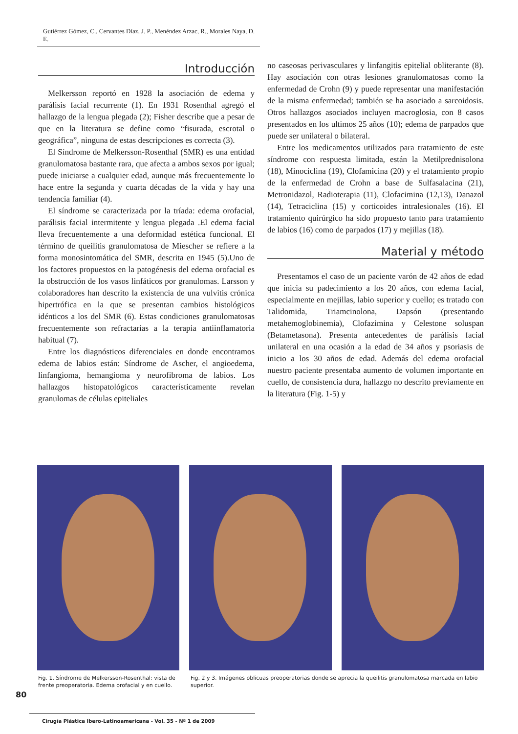Gutiérrez Gómez, C., Cervantes Díaz, J. P., Menéndez Arzac, R., Morales Naya, D. E.
Introducción
Melkersson reportó en 1928 la asociación de edema y parálisis facial recurrente (1). En 1931 Rosenthal agregó el hallazgo de la lengua plegada (2); Fisher describe que a pesar de que en la literatura se define como “fisurada, escrotal o geográfica”, ninguna de estas descripciones es correcta (3).
El Síndrome de Melkersson-Rosenthal (SMR) es una entidad granulomatosa bastante rara, que afecta a ambos sexos por igual; puede iniciarse a cualquier edad, aunque más frecuentemente lo hace entre la segunda y cuarta décadas de la vida y hay una tendencia familiar (4).
El síndrome se caracterizada por la tríada: edema orofacial, parálisis facial intermitente y lengua plegada .El edema facial lleva frecuentemente a una deformidad estética funcional. El término de queilitis granulomatosa de Miescher se refiere a la forma monosintomática del SMR, descrita en 1945 (5).Uno de los factores propuestos en la patogénesis del edema orofacial es la obstrucción de los vasos linfáticos por granulomas. Larsson y colaboradores han descrito la existencia de una vulvitis crónica hipertrófica en la que se presentan cambios histológicos idénticos a los del SMR (6). Estas condiciones granulomatosas frecuentemente son refractarias a la terapia antiinflamatoria habitual (7).
Entre los diagnósticos diferenciales en donde encontramos edema de labios están: Síndrome de Ascher, el angioedema, linfangioma, hemangioma y neurofibroma de labios. Los hallazgos histopatológicos característicamente revelan granulomas de células epiteliales
no caseosas perivasculares y linfangitis epitelial obliterante (8). Hay asociación con otras lesiones granulomatosas como la enfermedad de Crohn (9) y puede representar una manifestación de la misma enfermedad; también se ha asociado a sarcoidosis. Otros hallazgos asociados incluyen macroglosia, con 8 casos presentados en los ultimos 25 años (10); edema de parpados que puede ser unilateral o bilateral.
Entre los medicamentos utilizados para tratamiento de este síndrome con respuesta limitada, están la Metilprednisolona (18), Minociclina (19), Clofamicina (20) y el tratamiento propio de la enfermedad de Crohn a base de Sulfasalacina (21), Metronidazol, Radioterapia (11), Clofacimina (12,13), Danazol (14), Tetraciclina (15) y corticoides intralesionales (16). El tratamiento quirúrgico ha sido propuesto tanto para tratamiento de labios (16) como de parpados (17) y mejillas (18).
Material y método
Presentamos el caso de un paciente varón de 42 años de edad que inicia su padecimiento a los 20 años, con edema facial, especialmente en mejillas, labio superior y cuello; es tratado con Talidomida, Triamcinolona, Dapsón (presentando metahemoglobinemia), Clofazimina y Celestone soluspan (Betametasona). Presenta antecedentes de parálisis facial unilateral en una ocasión a la edad de 34 años y psoriasis de inicio a los 30 años de edad. Además del edema orofacial nuestro paciente presentaba aumento de volumen importante en cuello, de consistencia dura, hallazgo no descrito previamente en la literatura (Fig. 1-5) y
Fig. 1. Síndrome de Melkersson-Rosenthal: vista de frente preoperatoria. Edema orofacial y en cuello.
Fig. 2 y 3. Imágenes oblicuas preoperatorias donde se aprecia la queilitis granulomatosa marcada en labio superior.
80
Cirugía Plástica Ibero-Latinoamericana - Vol. 35 - Nº 1 de 2009